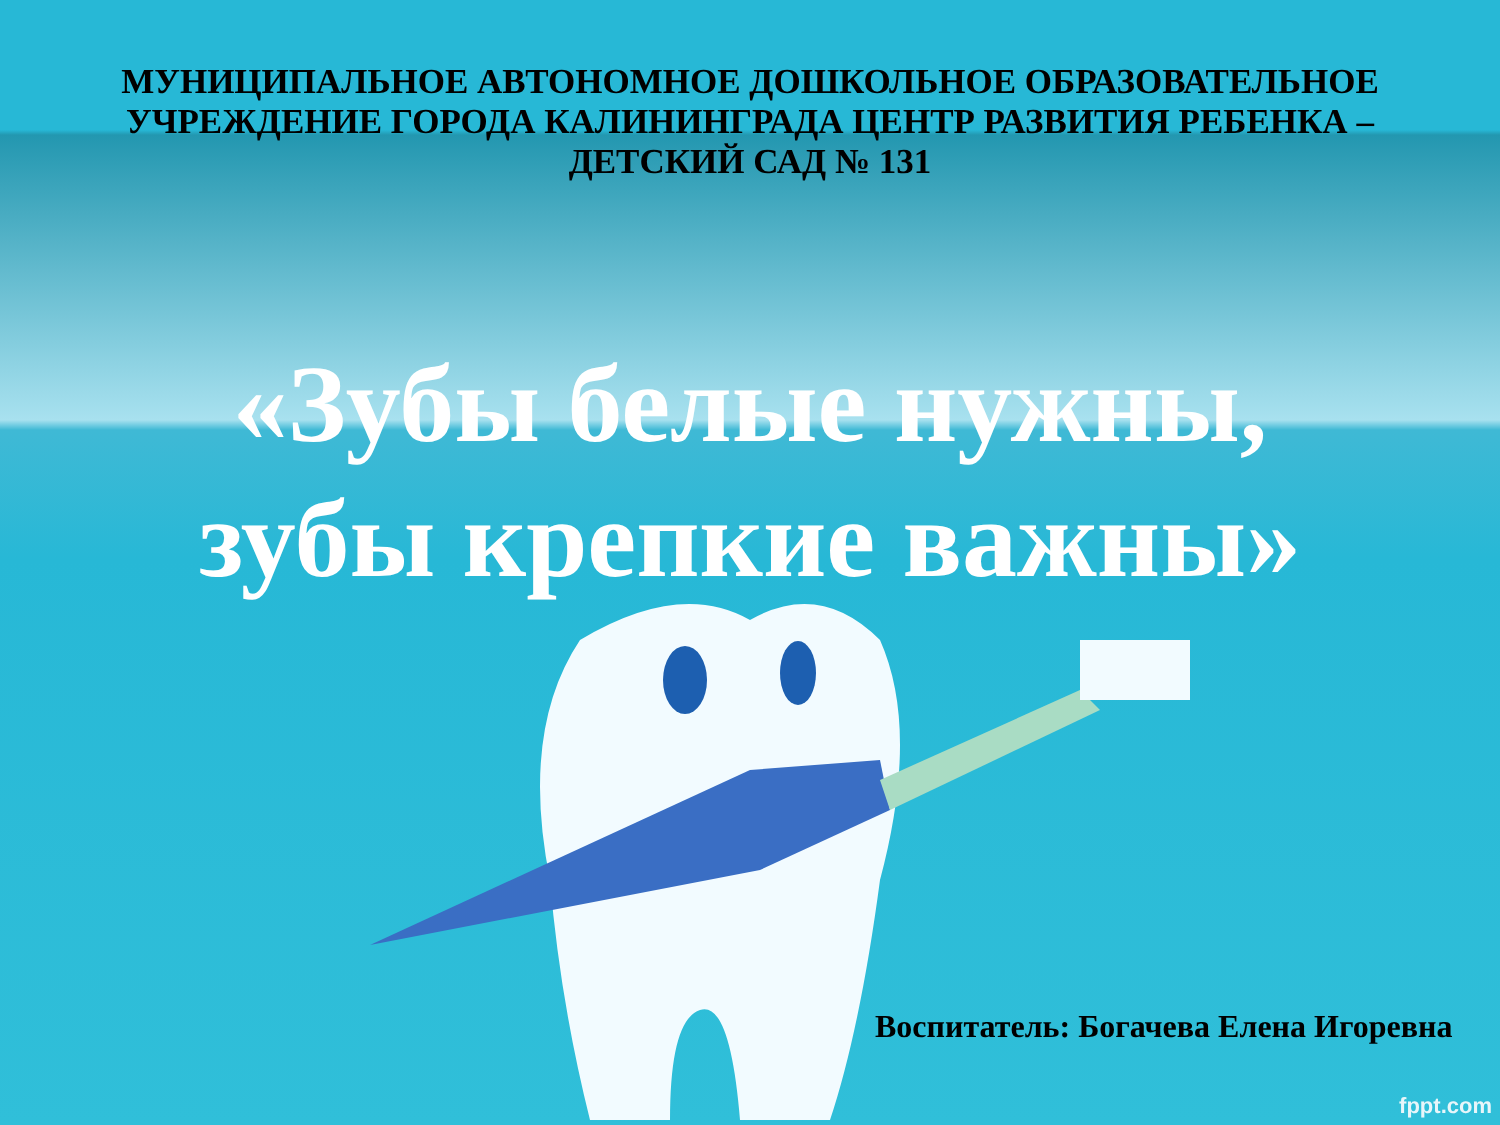МУНИЦИПАЛЬНОЕ АВТОНОМНОЕ ДОШКОЛЬНОЕ ОБРАЗОВАТЕЛЬНОЕ УЧРЕЖДЕНИЕ ГОРОДА КАЛИНИНГРАДА ЦЕНТР РАЗВИТИЯ РЕБЕНКА – ДЕТСКИЙ САД № 131
«Зубы белые нужны,
зубы крепкие важны»
Воспитатель: Богачева Елена Игоревна
fppt.com